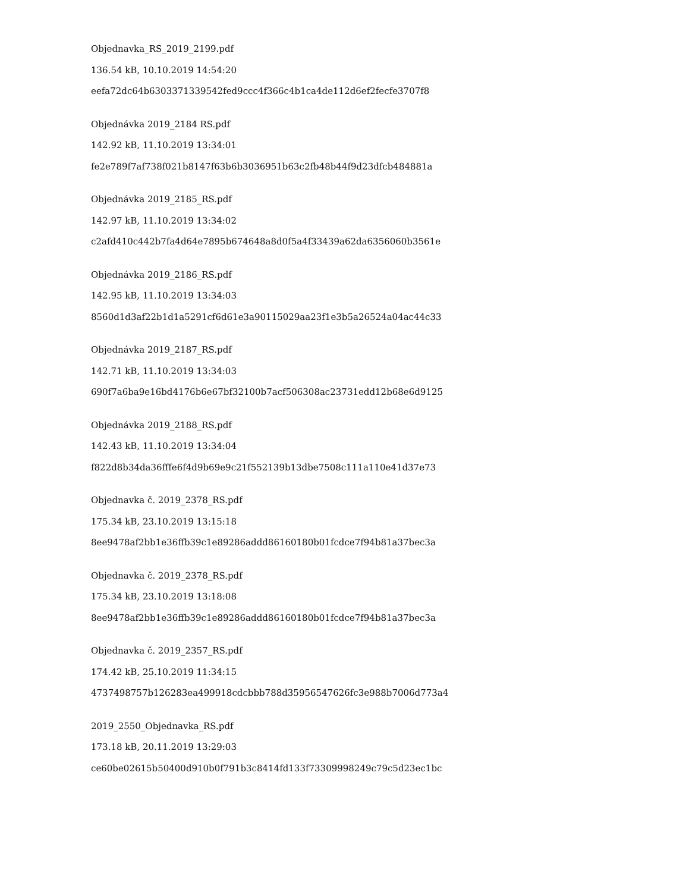Objednavka_RS_2019_2199.pdf
136.54 kB, 10.10.2019 14:54:20
eefa72dc64b6303371339542fed9ccc4f366c4b1ca4de112d6ef2fecfe3707f8
Objednávka 2019_2184 RS.pdf
142.92 kB, 11.10.2019 13:34:01
fe2e789f7af738f021b8147f63b6b3036951b63c2fb48b44f9d23dfcb484881a
Objednávka 2019_2185_RS.pdf
142.97 kB, 11.10.2019 13:34:02
c2afd410c442b7fa4d64e7895b674648a8d0f5a4f33439a62da6356060b3561e
Objednávka 2019_2186_RS.pdf
142.95 kB, 11.10.2019 13:34:03
8560d1d3af22b1d1a5291cf6d61e3a90115029aa23f1e3b5a26524a04ac44c33
Objednávka 2019_2187_RS.pdf
142.71 kB, 11.10.2019 13:34:03
690f7a6ba9e16bd4176b6e67bf32100b7acf506308ac23731edd12b68e6d9125
Objednávka 2019_2188_RS.pdf
142.43 kB, 11.10.2019 13:34:04
f822d8b34da36fffe6f4d9b69e9c21f552139b13dbe7508c111a110e41d37e73
Objednavka č. 2019_2378_RS.pdf
175.34 kB, 23.10.2019 13:15:18
8ee9478af2bb1e36ffb39c1e89286addd86160180b01fcdce7f94b81a37bec3a
Objednavka č. 2019_2378_RS.pdf
175.34 kB, 23.10.2019 13:18:08
8ee9478af2bb1e36ffb39c1e89286addd86160180b01fcdce7f94b81a37bec3a
Objednavka č. 2019_2357_RS.pdf
174.42 kB, 25.10.2019 11:34:15
4737498757b126283ea499918cdcbbb788d35956547626fc3e988b7006d773a4
2019_2550_Objednavka_RS.pdf
173.18 kB, 20.11.2019 13:29:03
ce60be02615b50400d910b0f791b3c8414fd133f73309998249c79c5d23ec1bc